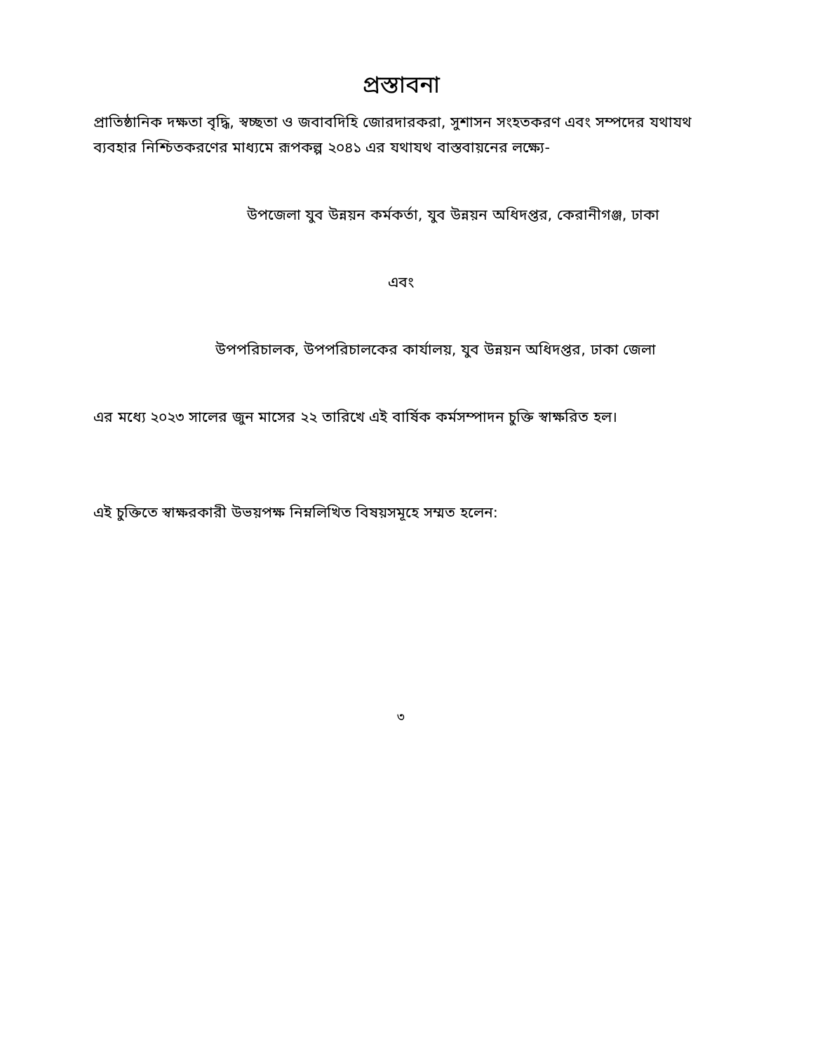প্রস্তাবনা
প্রাতিষ্ঠানিক দক্ষতা বৃদ্ধি, স্বচ্ছতা ও জবাবদিহি জোরদারকরা, সুশাসন সংহতকরণ এবং সম্পদের যথাযথ ব্যবহার নিশ্চিতকরণের মাধ্যমে রূপকল্প ২০৪১ এর যথাযথ বাস্তবায়নের লক্ষ্যে-
উপজেলা যুব উন্নয়ন কর্মকর্তা, যুব উন্নয়ন অধিদপ্তর, কেরানীগঞ্জ, ঢাকা
এবং
উপপরিচালক, উপপরিচালকের কার্যালয়, যুব উন্নয়ন অধিদপ্তর, ঢাকা জেলা
এর মধ্যে ২০২৩ সালের জুন মাসের ২২ তারিখে এই বার্ষিক কর্মসম্পাদন চুক্তি স্বাক্ষরিত হল।
এই চুক্তিতে স্বাক্ষরকারী উভয়পক্ষ নিম্নলিখিত বিষয়সমূহে সম্মত হলেন:
৩